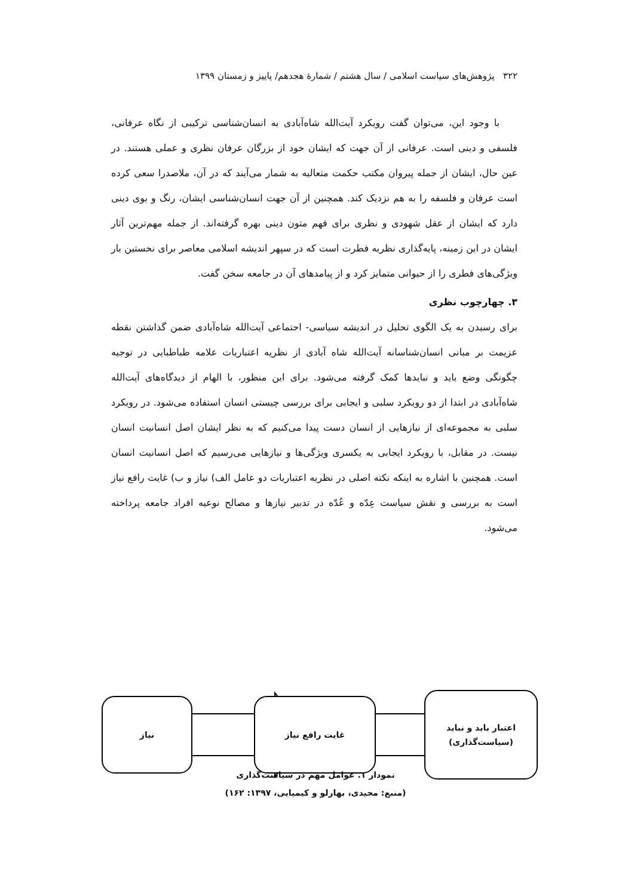۳۲۲ پژوهش‌های سیاست اسلامی / سال هشتم / شمارهٔ هجدهم/ پاییز و زمستان ۱۳۹۹
با وجود این، می‌توان گفت رویکرد آیت‌الله شاه‌آبادی به انسان‌شناسی ترکیبی از نگاه عرفانی، فلسفی و دینی است. عرفانی از آن جهت که ایشان خود از بزرگان عرفان نظری و عملی هستند. در عین حال، ایشان از جمله پیروان مکتب حکمت متعالیه به شمار می‌آیند که در آن، ملاصدرا سعی کرده است عرفان و فلسفه را به هم نزدیک کند. همچنین از آن جهت انسان‌شناسی ایشان، رنگ و بوی دینی دارد که ایشان از عقل شهودی و نظری برای فهم متون دینی بهره گرفته‌اند. از جمله مهم‌ترین آثار ایشان در این زمینه، پایه‌گذاری نظریه فطرت است که در سپهر اندیشه اسلامی معاصر برای نخستین بار ویژگی‌های فطری را از حیوانی متمایز کرد و از پیامدهای آن در جامعه سخن گفت.
۳. چهارچوب نظری
برای رسیدن به یک الگوی تحلیل در اندیشه سیاسی- اجتماعی آیت‌الله شاه‌آبادی ضمن گذاشتن نقطه عزیمت بر مبانی انسان‌شناسانه آیت‌الله شاه آبادی از نظریه اعتباریات علامه طباطبایی در توجیه چگونگی وضع باید و نبایدها کمک گرفته می‌شود. برای این منظور، با الهام از دیدگاه‌های آیت‌الله شاه‌آبادی در ابتدا از دو رویکرد سلبی و ایجابی برای بررسی چیستی انسان استفاده می‌شود. در رویکرد سلبی به مجموعه‌ای از نیازهایی از انسان دست پیدا می‌کنیم که به نظر ایشان اصل انسانیت انسان نیست. در مقابل، با رویکرد ایجابی به یکسری ویژگی‌ها و نیازهایی می‌رسیم که اصل انسانیت انسان است. همچنین با اشاره به اینکه نکته اصلی در نظریه اعتباریات دو عامل الف) نیاز و ب) غایت رافع نیاز است به بررسی و نقش سیاست عِدّه و عُدّه در تدبیر نیازها و مصالح نوعیه افراد جامعه پرداخته می‌شود.
نیاز غایت رافع نیاز
اعتبار باید و نباید
(سیاست‌گذاری)
نمودار ۱. عوامل مهم در سیاست‌گذاری
(منبع: مجیدی، بهارلو و کیمیایی، ۱۳۹۷: ۱۶۲)